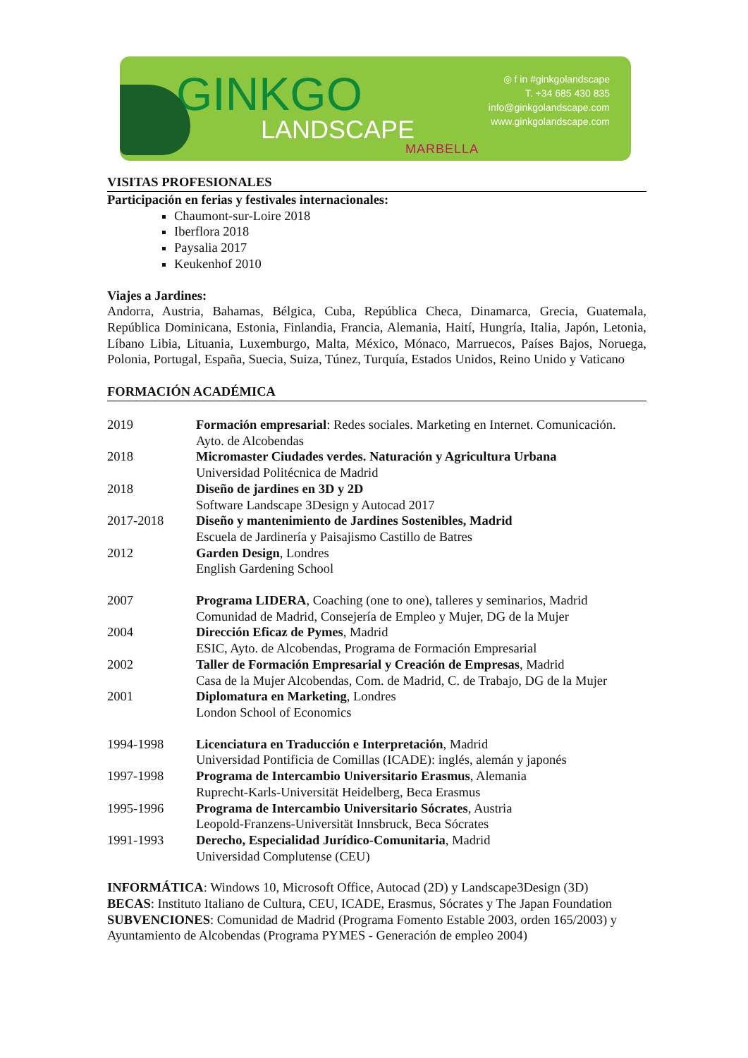GINKGO
LANDSCAPE
MARBELLA
◎ f in #ginkgolandscape
T. +34 685 430 835
info@ginkgolandscape.com
www.ginkgolandscape.com
VISITAS PROFESIONALES
Participación en ferias y festivales internacionales:
Chaumont-sur-Loire 2018
Iberflora 2018
Paysalia 2017
Keukenhof 2010
Viajes a Jardines:
Andorra, Austria, Bahamas, Bélgica, Cuba, República Checa, Dinamarca, Grecia, Guatemala, República Dominicana, Estonia, Finlandia, Francia, Alemania, Haití, Hungría, Italia, Japón, Letonia, Líbano Libia, Lituania, Luxemburgo, Malta, México, Mónaco, Marruecos, Países Bajos, Noruega, Polonia, Portugal, España, Suecia, Suiza, Túnez, Turquía, Estados Unidos, Reino Unido y Vaticano
FORMACIÓN ACADÉMICA
2019 Formación empresarial: Redes sociales. Marketing en Internet. Comunicación.
Ayto. de Alcobendas
2018 Micromaster Ciudades verdes. Naturación y Agricultura Urbana
Universidad Politécnica de Madrid
2018 Diseño de jardines en 3D y 2D
Software Landscape 3Design y Autocad 2017
2017-2018 Diseño y mantenimiento de Jardines Sostenibles, Madrid
Escuela de Jardinería y Paisajismo Castillo de Batres
2012 Garden Design, Londres
English Gardening School
2007 Programa LIDERA, Coaching (one to one), talleres y seminarios, Madrid
Comunidad de Madrid, Consejería de Empleo y Mujer, DG de la Mujer
2004 Dirección Eficaz de Pymes, Madrid
ESIC, Ayto. de Alcobendas, Programa de Formación Empresarial
2002 Taller de Formación Empresarial y Creación de Empresas, Madrid
Casa de la Mujer Alcobendas, Com. de Madrid, C. de Trabajo, DG de la Mujer
2001 Diplomatura en Marketing, Londres
London School of Economics
1994-1998 Licenciatura en Traducción e Interpretación, Madrid
Universidad Pontificia de Comillas (ICADE): inglés, alemán y japonés
1997-1998 Programa de Intercambio Universitario Erasmus, Alemania
Ruprecht-Karls-Universität Heidelberg, Beca Erasmus
1995-1996 Programa de Intercambio Universitario Sócrates, Austria
Leopold-Franzens-Universität Innsbruck, Beca Sócrates
1991-1993 Derecho, Especialidad Jurídico-Comunitaria, Madrid
Universidad Complutense (CEU)
INFORMÁTICA: Windows 10, Microsoft Office, Autocad (2D) y Landscape3Design (3D)
BECAS: Instituto Italiano de Cultura, CEU, ICADE, Erasmus, Sócrates y The Japan Foundation
SUBVENCIONES: Comunidad de Madrid (Programa Fomento Estable 2003, orden 165/2003) y Ayuntamiento de Alcobendas (Programa PYMES - Generación de empleo 2004)